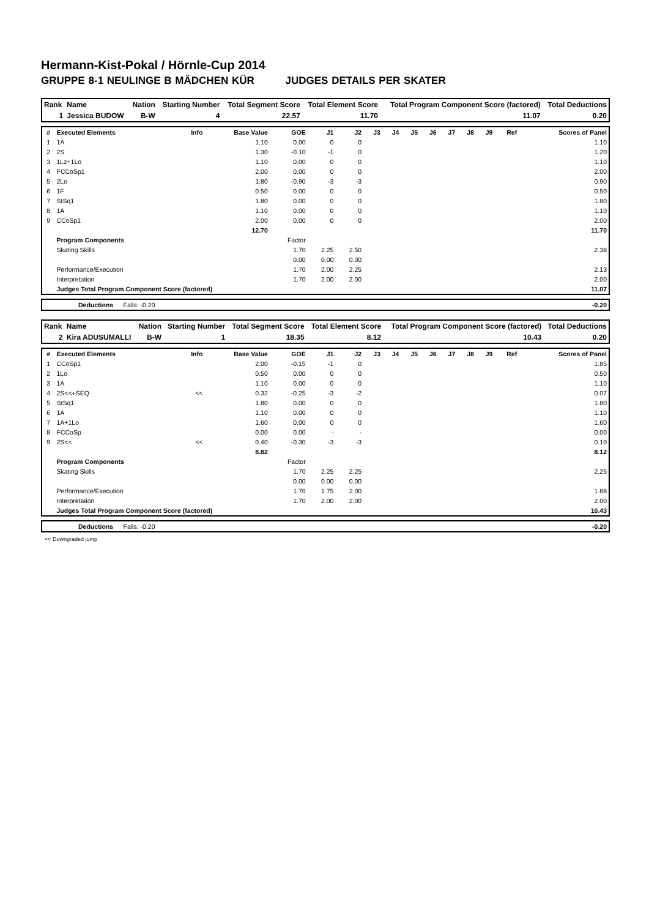Hermann-Kist-Pokal / Hörnle-Cup 2014
GRUPPE 8-1 NEULINGE B MÄDCHEN KÜR JUDGES DETAILS PER SKATER
| Rank | Name | Nation | Starting Number | Total Segment Score | Total Element Score | Total Program Component Score (factored) | Total Deductions |
| --- | --- | --- | --- | --- | --- | --- | --- |
| 1 | Jessica BUDOW | B-W | 4 | 22.57 | 11.70 | 11.07 | 0.20 |
| # | Executed Elements | Info | Base Value | GOE | J1 | J2 | J3 | J4 | J5 | J6 | J7 | J8 | J9 | Ref | Scores of Panel |
| --- | --- | --- | --- | --- | --- | --- | --- | --- | --- | --- | --- | --- | --- | --- | --- |
| 1 | 1A | | 1.10 | 0.00 | 0 | 0 | | | | | | | | | 1.10 |
| 2 | 2S | | 1.30 | -0.10 | -1 | 0 | | | | | | | | | 1.20 |
| 3 | 1Lz+1Lo | | 1.10 | 0.00 | 0 | 0 | | | | | | | | | 1.10 |
| 4 | FCCoSp1 | | 2.00 | 0.00 | 0 | 0 | | | | | | | | | 2.00 |
| 5 | 2Lo | | 1.80 | -0.90 | -3 | -3 | | | | | | | | | 0.90 |
| 6 | 1F | | 0.50 | 0.00 | 0 | 0 | | | | | | | | | 0.50 |
| 7 | StSq1 | | 1.80 | 0.00 | 0 | 0 | | | | | | | | | 1.80 |
| 8 | 1A | | 1.10 | 0.00 | 0 | 0 | | | | | | | | | 1.10 |
| 9 | CCoSp1 | | 2.00 | 0.00 | 0 | 0 | | | | | | | | | 2.00 |
| | | | 12.70 | | | | | | | | | | | | 11.70 |
| | Program Components | | | Factor | | | | | | | | | | | |
| | Skating Skills | | | 1.70 | 2.25 | 2.50 | | | | | | | | | 2.38 |
| | | | | 0.00 | 0.00 | 0.00 | | | | | | | | | |
| | Performance/Execution | | | 1.70 | 2.00 | 2.25 | | | | | | | | | 2.13 |
| | Interpretation | | | 1.70 | 2.00 | 2.00 | | | | | | | | | 2.00 |
| | Judges Total Program Component Score (factored) | | | | | | | | | | | | | | 11.07 |
| | Deductions | Falls: -0.20 | | -0.20 |
| Rank | Name | Nation | Starting Number | Total Segment Score | Total Element Score | Total Program Component Score (factored) | Total Deductions |
| --- | --- | --- | --- | --- | --- | --- | --- |
| 2 | Kira ADUSUMALLI | B-W | 1 | 18.35 | 8.12 | 10.43 | 0.20 |
| # | Executed Elements | Info | Base Value | GOE | J1 | J2 | J3 | J4 | J5 | J6 | J7 | J8 | J9 | Ref | Scores of Panel |
| --- | --- | --- | --- | --- | --- | --- | --- | --- | --- | --- | --- | --- | --- | --- | --- |
| 1 | CCoSp1 | | 2.00 | -0.15 | -1 | 0 | | | | | | | | | 1.85 |
| 2 | 1Lo | | 0.50 | 0.00 | 0 | 0 | | | | | | | | | 0.50 |
| 3 | 1A | | 1.10 | 0.00 | 0 | 0 | | | | | | | | | 1.10 |
| 4 | 2S<<+SEQ | << | 0.32 | -0.25 | -3 | -2 | | | | | | | | | 0.07 |
| 5 | StSq1 | | 1.80 | 0.00 | 0 | 0 | | | | | | | | | 1.80 |
| 6 | 1A | | 1.10 | 0.00 | 0 | 0 | | | | | | | | | 1.10 |
| 7 | 1A+1Lo | | 1.60 | 0.00 | 0 | 0 | | | | | | | | | 1.60 |
| 8 | FCCoSp | | 0.00 | 0.00 | - | - | | | | | | | | | 0.00 |
| 9 | 2S<< | << | 0.40 | -0.30 | -3 | -3 | | | | | | | | | 0.10 |
| | | | 8.82 | | | | | | | | | | | | 8.12 |
| | Program Components | | | Factor | | | | | | | | | | | |
| | Skating Skills | | | 1.70 | 2.25 | 2.25 | | | | | | | | | 2.25 |
| | | | | 0.00 | 0.00 | 0.00 | | | | | | | | | |
| | Performance/Execution | | | 1.70 | 1.75 | 2.00 | | | | | | | | | 1.88 |
| | Interpretation | | | 1.70 | 2.00 | 2.00 | | | | | | | | | 2.00 |
| | Judges Total Program Component Score (factored) | | | | | | | | | | | | | | 10.43 |
| | Deductions | Falls: -0.20 | | -0.20 |
<< Downgraded jump